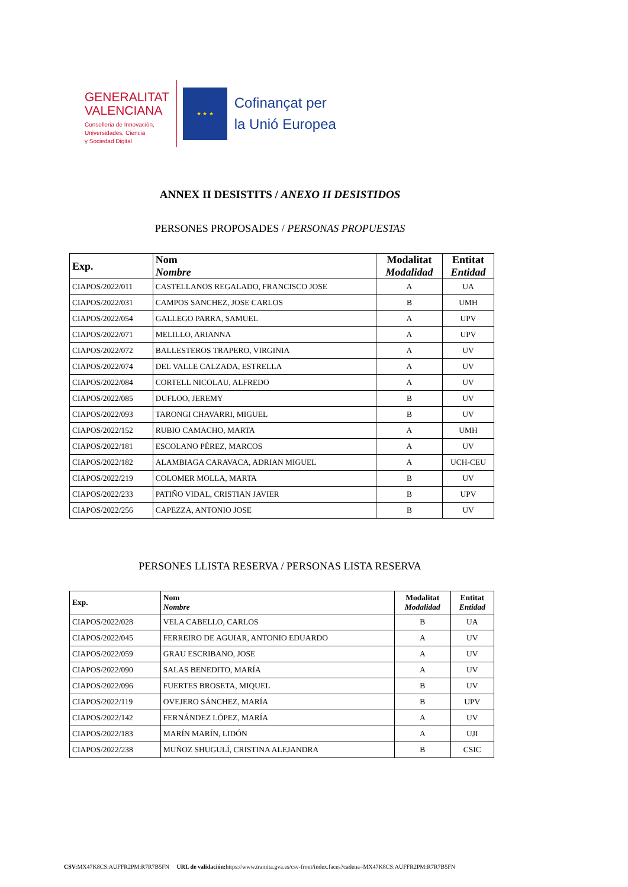GENERALITAT
VALENCIANA
Conselleria de Innovación,
Universidades, Ciencia
y Sociedad Digital
★ ★ ★
Cofinançat per
la Unió Europea
ANNEX II DESISTITS / ANEXO II DESISTIDOS
PERSONES PROPOSADES / PERSONAS PROPUESTAS
| Exp. | Nom Nombre | Modalitat Modalidad | Entitat Entidad |
| --- | --- | --- | --- |
| CIAPOS/2022/011 | CASTELLANOS REGALADO, FRANCISCO JOSE | A | UA |
| CIAPOS/2022/031 | CAMPOS SANCHEZ, JOSE CARLOS | B | UMH |
| CIAPOS/2022/054 | GALLEGO PARRA, SAMUEL | A | UPV |
| CIAPOS/2022/071 | MELILLO, ARIANNA | A | UPV |
| CIAPOS/2022/072 | BALLESTEROS TRAPERO, VIRGINIA | A | UV |
| CIAPOS/2022/074 | DEL VALLE CALZADA, ESTRELLA | A | UV |
| CIAPOS/2022/084 | CORTELL NICOLAU, ALFREDO | A | UV |
| CIAPOS/2022/085 | DUFLOO, JEREMY | B | UV |
| CIAPOS/2022/093 | TARONGI CHAVARRI, MIGUEL | B | UV |
| CIAPOS/2022/152 | RUBIO CAMACHO, MARTA | A | UMH |
| CIAPOS/2022/181 | ESCOLANO PÉREZ, MARCOS | A | UV |
| CIAPOS/2022/182 | ALAMBIAGA CARAVACA, ADRIAN MIGUEL | A | UCH-CEU |
| CIAPOS/2022/219 | COLOMER MOLLA, MARTA | B | UV |
| CIAPOS/2022/233 | PATIÑO VIDAL, CRISTIAN JAVIER | B | UPV |
| CIAPOS/2022/256 | CAPEZZA, ANTONIO JOSE | B | UV |
PERSONES LLISTA RESERVA / PERSONAS LISTA RESERVA
| Exp. | Nom Nombre | Modalitat Modalidad | Entitat Entidad |
| --- | --- | --- | --- |
| CIAPOS/2022/028 | VELA CABELLO, CARLOS | B | UA |
| CIAPOS/2022/045 | FERREIRO DE AGUIAR, ANTONIO EDUARDO | A | UV |
| CIAPOS/2022/059 | GRAU ESCRIBANO, JOSE | A | UV |
| CIAPOS/2022/090 | SALAS BENEDITO, MARÍA | A | UV |
| CIAPOS/2022/096 | FUERTES BROSETA, MIQUEL | B | UV |
| CIAPOS/2022/119 | OVEJERO SÁNCHEZ, MARÍA | B | UPV |
| CIAPOS/2022/142 | FERNÁNDEZ LÓPEZ, MARÍA | A | UV |
| CIAPOS/2022/183 | MARÍN MARÍN, LIDÓN | A | UJI |
| CIAPOS/2022/238 | MUÑOZ SHUGULÍ, CRISTINA ALEJANDRA | B | CSIC |
CSV: MX47K8CS:AUFFR2PM:R7R7B5FN URL de validación: https://www.tramita.gva.es/csv-front/index.faces?cadena=MX47K8CS:AUFFR2PM:R7R7B5FN